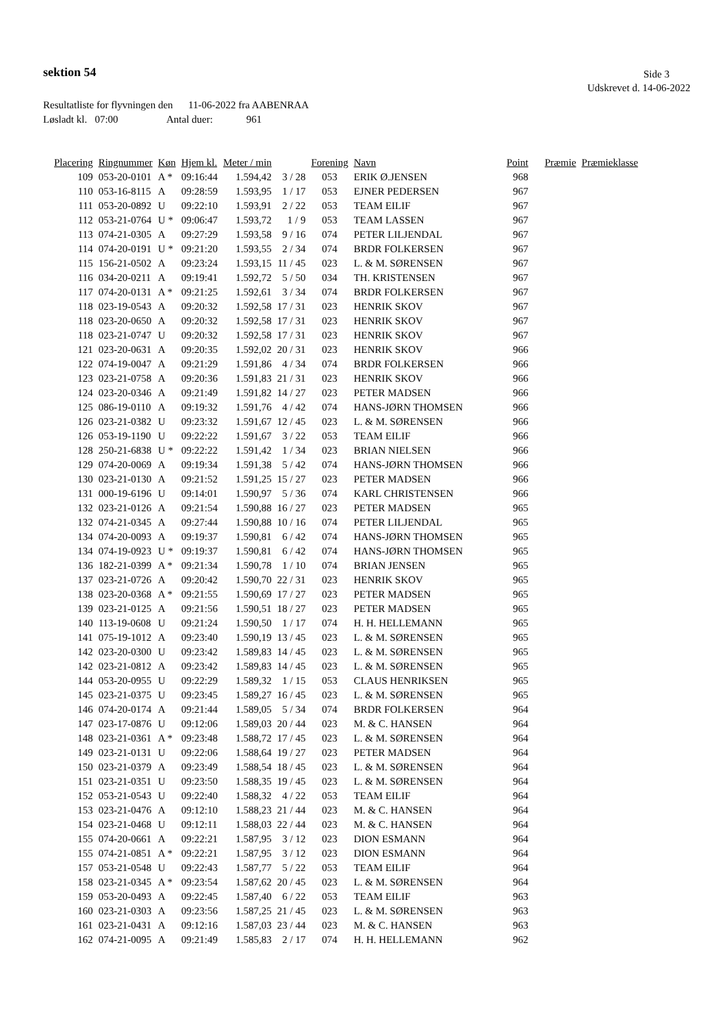sektion 54 Side 3
Udskrevet d. 14-06-2022
Resultatliste for flyvningen den 11-06-2022 fra AABENRAA
Løsladt kl. 07:00 Antal duer: 961
| Placering | Ringnummer | Køn | Hjem kl. | Meter / min | | Forening | Navn | Point | Præmie | Præmieklasse |
| --- | --- | --- | --- | --- | --- | --- | --- | --- | --- | --- |
| 109 | 053-20-0101 | A * | 09:16:44 | 1.594,42 | 3 / 28 | 053 | ERIK Ø.JENSEN | 968 | | |
| 110 | 053-16-8115 | A | 09:28:59 | 1.593,95 | 1 / 17 | 053 | EJNER PEDERSEN | 967 | | |
| 111 | 053-20-0892 | U | 09:22:10 | 1.593,91 | 2 / 22 | 053 | TEAM EILIF | 967 | | |
| 112 | 053-21-0764 | U * | 09:06:47 | 1.593,72 | 1 / 9 | 053 | TEAM LASSEN | 967 | | |
| 113 | 074-21-0305 | A | 09:27:29 | 1.593,58 | 9 / 16 | 074 | PETER LILJENDAL | 967 | | |
| 114 | 074-20-0191 | U * | 09:21:20 | 1.593,55 | 2 / 34 | 074 | BRDR FOLKERSEN | 967 | | |
| 115 | 156-21-0502 | A | 09:23:24 | 1.593,15 | 11 / 45 | 023 | L. & M. SØRENSEN | 967 | | |
| 116 | 034-20-0211 | A | 09:19:41 | 1.592,72 | 5 / 50 | 034 | TH. KRISTENSEN | 967 | | |
| 117 | 074-20-0131 | A * | 09:21:25 | 1.592,61 | 3 / 34 | 074 | BRDR FOLKERSEN | 967 | | |
| 118 | 023-19-0543 | A | 09:20:32 | 1.592,58 | 17 / 31 | 023 | HENRIK SKOV | 967 | | |
| 118 | 023-20-0650 | A | 09:20:32 | 1.592,58 | 17 / 31 | 023 | HENRIK SKOV | 967 | | |
| 118 | 023-21-0747 | U | 09:20:32 | 1.592,58 | 17 / 31 | 023 | HENRIK SKOV | 967 | | |
| 121 | 023-20-0631 | A | 09:20:35 | 1.592,02 | 20 / 31 | 023 | HENRIK SKOV | 966 | | |
| 122 | 074-19-0047 | A | 09:21:29 | 1.591,86 | 4 / 34 | 074 | BRDR FOLKERSEN | 966 | | |
| 123 | 023-21-0758 | A | 09:20:36 | 1.591,83 | 21 / 31 | 023 | HENRIK SKOV | 966 | | |
| 124 | 023-20-0346 | A | 09:21:49 | 1.591,82 | 14 / 27 | 023 | PETER MADSEN | 966 | | |
| 125 | 086-19-0110 | A | 09:19:32 | 1.591,76 | 4 / 42 | 074 | HANS-JØRN THOMSEN | 966 | | |
| 126 | 023-21-0382 | U | 09:23:32 | 1.591,67 | 12 / 45 | 023 | L. & M. SØRENSEN | 966 | | |
| 126 | 053-19-1190 | U | 09:22:22 | 1.591,67 | 3 / 22 | 053 | TEAM EILIF | 966 | | |
| 128 | 250-21-6838 | U * | 09:22:22 | 1.591,42 | 1 / 34 | 023 | BRIAN NIELSEN | 966 | | |
| 129 | 074-20-0069 | A | 09:19:34 | 1.591,38 | 5 / 42 | 074 | HANS-JØRN THOMSEN | 966 | | |
| 130 | 023-21-0130 | A | 09:21:52 | 1.591,25 | 15 / 27 | 023 | PETER MADSEN | 966 | | |
| 131 | 000-19-6196 | U | 09:14:01 | 1.590,97 | 5 / 36 | 074 | KARL CHRISTENSEN | 966 | | |
| 132 | 023-21-0126 | A | 09:21:54 | 1.590,88 | 16 / 27 | 023 | PETER MADSEN | 965 | | |
| 132 | 074-21-0345 | A | 09:27:44 | 1.590,88 | 10 / 16 | 074 | PETER LILJENDAL | 965 | | |
| 134 | 074-20-0093 | A | 09:19:37 | 1.590,81 | 6 / 42 | 074 | HANS-JØRN THOMSEN | 965 | | |
| 134 | 074-19-0923 | U * | 09:19:37 | 1.590,81 | 6 / 42 | 074 | HANS-JØRN THOMSEN | 965 | | |
| 136 | 182-21-0399 | A * | 09:21:34 | 1.590,78 | 1 / 10 | 074 | BRIAN JENSEN | 965 | | |
| 137 | 023-21-0726 | A | 09:20:42 | 1.590,70 | 22 / 31 | 023 | HENRIK SKOV | 965 | | |
| 138 | 023-20-0368 | A * | 09:21:55 | 1.590,69 | 17 / 27 | 023 | PETER MADSEN | 965 | | |
| 139 | 023-21-0125 | A | 09:21:56 | 1.590,51 | 18 / 27 | 023 | PETER MADSEN | 965 | | |
| 140 | 113-19-0608 | U | 09:21:24 | 1.590,50 | 1 / 17 | 074 | H. H. HELLEMANN | 965 | | |
| 141 | 075-19-1012 | A | 09:23:40 | 1.590,19 | 13 / 45 | 023 | L. & M. SØRENSEN | 965 | | |
| 142 | 023-20-0300 | U | 09:23:42 | 1.589,83 | 14 / 45 | 023 | L. & M. SØRENSEN | 965 | | |
| 142 | 023-21-0812 | A | 09:23:42 | 1.589,83 | 14 / 45 | 023 | L. & M. SØRENSEN | 965 | | |
| 144 | 053-20-0955 | U | 09:22:29 | 1.589,32 | 1 / 15 | 053 | CLAUS HENRIKSEN | 965 | | |
| 145 | 023-21-0375 | U | 09:23:45 | 1.589,27 | 16 / 45 | 023 | L. & M. SØRENSEN | 965 | | |
| 146 | 074-20-0174 | A | 09:21:44 | 1.589,05 | 5 / 34 | 074 | BRDR FOLKERSEN | 964 | | |
| 147 | 023-17-0876 | U | 09:12:06 | 1.589,03 | 20 / 44 | 023 | M. & C. HANSEN | 964 | | |
| 148 | 023-21-0361 | A * | 09:23:48 | 1.588,72 | 17 / 45 | 023 | L. & M. SØRENSEN | 964 | | |
| 149 | 023-21-0131 | U | 09:22:06 | 1.588,64 | 19 / 27 | 023 | PETER MADSEN | 964 | | |
| 150 | 023-21-0379 | A | 09:23:49 | 1.588,54 | 18 / 45 | 023 | L. & M. SØRENSEN | 964 | | |
| 151 | 023-21-0351 | U | 09:23:50 | 1.588,35 | 19 / 45 | 023 | L. & M. SØRENSEN | 964 | | |
| 152 | 053-21-0543 | U | 09:22:40 | 1.588,32 | 4 / 22 | 053 | TEAM EILIF | 964 | | |
| 153 | 023-21-0476 | A | 09:12:10 | 1.588,23 | 21 / 44 | 023 | M. & C. HANSEN | 964 | | |
| 154 | 023-21-0468 | U | 09:12:11 | 1.588,03 | 22 / 44 | 023 | M. & C. HANSEN | 964 | | |
| 155 | 074-20-0661 | A | 09:22:21 | 1.587,95 | 3 / 12 | 023 | DION ESMANN | 964 | | |
| 155 | 074-21-0851 | A * | 09:22:21 | 1.587,95 | 3 / 12 | 023 | DION ESMANN | 964 | | |
| 157 | 053-21-0548 | U | 09:22:43 | 1.587,77 | 5 / 22 | 053 | TEAM EILIF | 964 | | |
| 158 | 023-21-0345 | A * | 09:23:54 | 1.587,62 | 20 / 45 | 023 | L. & M. SØRENSEN | 964 | | |
| 159 | 053-20-0493 | A | 09:22:45 | 1.587,40 | 6 / 22 | 053 | TEAM EILIF | 963 | | |
| 160 | 023-21-0303 | A | 09:23:56 | 1.587,25 | 21 / 45 | 023 | L. & M. SØRENSEN | 963 | | |
| 161 | 023-21-0431 | A | 09:12:16 | 1.587,03 | 23 / 44 | 023 | M. & C. HANSEN | 963 | | |
| 162 | 074-21-0095 | A | 09:21:49 | 1.585,83 | 2 / 17 | 074 | H. H. HELLEMANN | 962 | | |